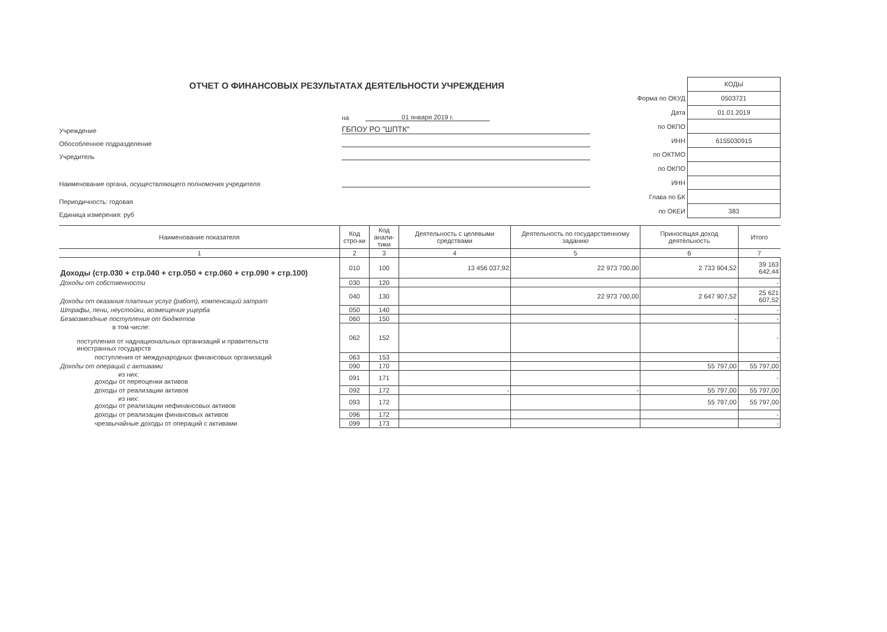ОТЧЕТ О ФИНАНСОВЫХ РЕЗУЛЬТАТАХ ДЕЯТЕЛЬНОСТИ УЧРЕЖДЕНИЯ
на 01 января 2019 г.
Учреждение ГБПОУ РО "ШПТК"
Обособленное подразделение
Учредитель
Наименование органа, осуществляющего полномочия учредителя
Периодичность: годовая
Единица измерения: руб
| | КОДЫ |
| Форма по ОКУД | 0503721 |
| Дата | 01.01.2019 |
| по ОКПО | |
| ИНН | 6155030915 |
| по ОКТМО | |
| по ОКПО | |
| ИНН | |
| Глава по БК | |
| по ОКЕИ | 383 |
| Наименование показателя | Код стро-ки | Код анали-тики | Деятельность с целевыми средствами | Деятельность по государственному заданию | Приносящая доход деятельность | Итого |
| --- | --- | --- | --- | --- | --- | --- |
| 1 | 2 | 3 | 4 | 5 | 6 | 7 |
| Доходы (стр.030 + стр.040 + стр.050 + стр.060 + стр.090 + стр.100) | 010 | 100 | 13 456 037,92 | 22 973 700,00 | 2 733 904,52 | 39 163 642,44 |
| Доходы от собственности | 030 | 120 | | | | - |
| Доходы от оказания платных услуг (работ), компенсаций затрат | 040 | 130 | | 22 973 700,00 | 2 647 907,52 | 25 621 607,52 |
| Штрафы, пени, неустойки, возмещения ущерба | 050 | 140 | | | | - |
| Безвозмездные поступления от бюджетов | 060 | 150 | | | - | - |
| в том числе: поступления от наднациональных организаций и правительств иностранных государств | 062 | 152 | | | | - |
| поступления от международных финансовых организаций | 063 | 153 | | | | - |
| Доходы от операций с активами | 090 | 170 | | | 55 797,00 | 55 797,00 |
| из них: доходы от переоценки активов | 091 | 171 | | | | - |
| доходы от реализации активов | 092 | 172 | - | - | 55 797,00 | 55 797,00 |
| из них: доходы от реализации нефинансовых активов | 093 | 172 | | | 55 797,00 | 55 797,00 |
| доходы от реализации финансовых активов | 096 | 172 | | | | - |
| чрезвычайные доходы от операций с активами | 099 | 173 | | | | - |